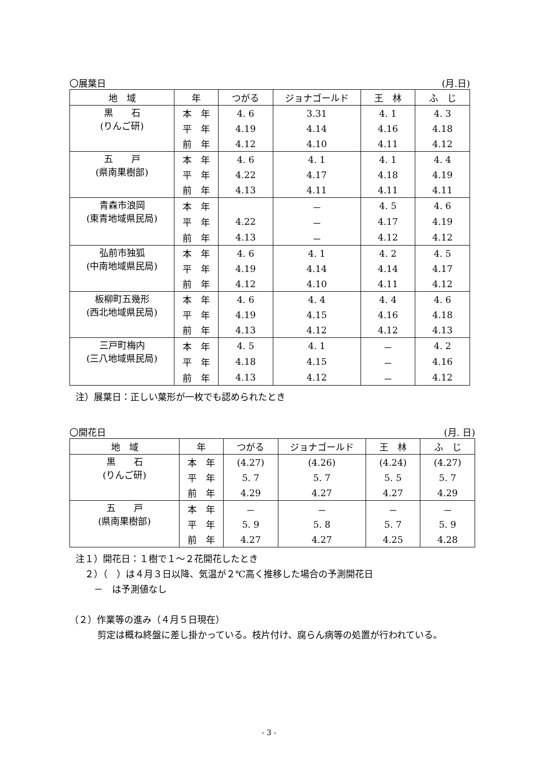〇展葉日 (月.日)
| 地 域 | 年 | つがる | ジョナゴールド | 王 林 | ふ じ |
| --- | --- | --- | --- | --- | --- |
| 黒 石 (りんご研) | 本 年 | 4. 6 | 3.31 | 4. 1 | 4. 3 |
| | 平 年 | 4.19 | 4.14 | 4.16 | 4.18 |
| | 前 年 | 4.12 | 4.10 | 4.11 | 4.12 |
| 五 戸 (県南果樹部) | 本 年 | 4. 6 | 4. 1 | 4. 1 | 4. 4 |
| | 平 年 | 4.22 | 4.17 | 4.18 | 4.19 |
| | 前 年 | 4.13 | 4.11 | 4.11 | 4.11 |
| 青森市浪岡 (東青地域県民局) | 本 年 | | － | 4. 5 | 4. 6 |
| | 平 年 | 4.22 | － | 4.17 | 4.19 |
| | 前 年 | 4.13 | － | 4.12 | 4.12 |
| 弘前市独狐 (中南地域県民局) | 本 年 | 4. 6 | 4. 1 | 4. 2 | 4. 5 |
| | 平 年 | 4.19 | 4.14 | 4.14 | 4.17 |
| | 前 年 | 4.12 | 4.10 | 4.11 | 4.12 |
| 板柳町五幾形 (西北地域県民局) | 本 年 | 4. 6 | 4. 4 | 4. 4 | 4. 6 |
| | 平 年 | 4.19 | 4.15 | 4.16 | 4.18 |
| | 前 年 | 4.13 | 4.12 | 4.12 | 4.13 |
| 三戸町梅内 (三八地域県民局) | 本 年 | 4. 5 | 4. 1 | － | 4. 2 |
| | 平 年 | 4.18 | 4.15 | － | 4.16 |
| | 前 年 | 4.13 | 4.12 | － | 4.12 |
注）展葉日：正しい葉形が一枚でも認められたとき
〇開花日 (月. 日)
| 地 域 | 年 | つがる | ジョナゴールド | 王 林 | ふ じ |
| --- | --- | --- | --- | --- | --- |
| 黒 石 (りんご研) | 本 年 | (4.27) | (4.26) | (4.24) | (4.27) |
| | 平 年 | 5. 7 | 5. 7 | 5. 5 | 5. 7 |
| | 前 年 | 4.29 | 4.27 | 4.27 | 4.29 |
| 五 戸 (県南果樹部) | 本 年 | － | － | － | － |
| | 平 年 | 5. 9 | 5. 8 | 5. 7 | 5. 9 |
| | 前 年 | 4.27 | 4.27 | 4.25 | 4.28 |
注１）開花日：１樹で１～２花開花したとき
　２）（　）は４月３日以降、気温が２℃高く推移した場合の予測開花日
　　－　は予測値なし
（２）作業等の進み（４月５日現在）
剪定は概ね終盤に差し掛かっている。枝片付け、腐らん病等の処置が行われている。
- 3 -